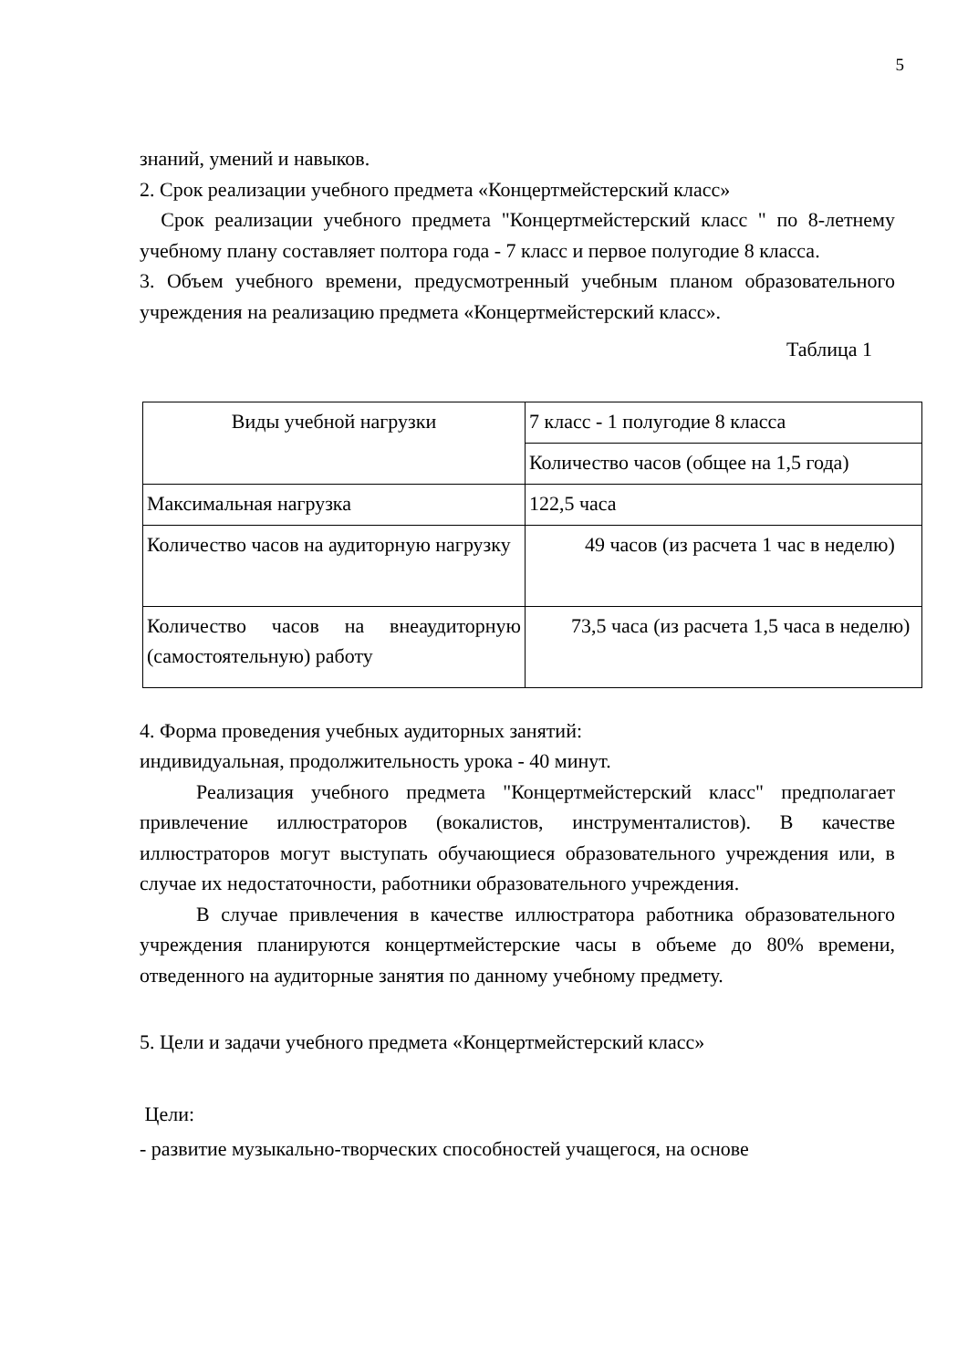5
знаний, умений и навыков.
2. Срок реализации учебного предмета «Концертмейстерский класс»
Срок реализации учебного предмета "Концертмейстерский класс " по 8-летнему учебному плану составляет полтора года - 7 класс и первое полугодие 8 класса.
3. Объем учебного времени, предусмотренный учебным планом образовательного учреждения на реализацию предмета «Концертмейстерский класс».
Таблица 1
| Виды учебной нагрузки | 7 класс - 1 полугодие 8 класса |
| | Количество часов (общее на 1,5 года) |
| Максимальная нагрузка | 122,5 часа |
| Количество часов на аудиторную нагрузку | 49 часов (из расчета 1 час в неделю) |
| Количество часов на внеаудиторную (самостоятельную) работу | 73,5 часа (из расчета 1,5 часа в неделю) |
4. Форма проведения учебных аудиторных занятий:
индивидуальная, продолжительность урока - 40 минут.
Реализация учебного предмета "Концертмейстерский класс" предполагает привлечение иллюстраторов (вокалистов, инструменталистов). В качестве иллюстраторов могут выступать обучающиеся образовательного учреждения или, в случае их недостаточности, работники образовательного учреждения.
В случае привлечения в качестве иллюстратора работника образовательного учреждения планируются концертмейстерские часы в объеме до 80% времени, отведенного на аудиторные занятия по данному учебному предмету.
5. Цели и задачи учебного предмета «Концертмейстерский класс»
Цели:
- развитие музыкально-творческих способностей учащегося, на основе